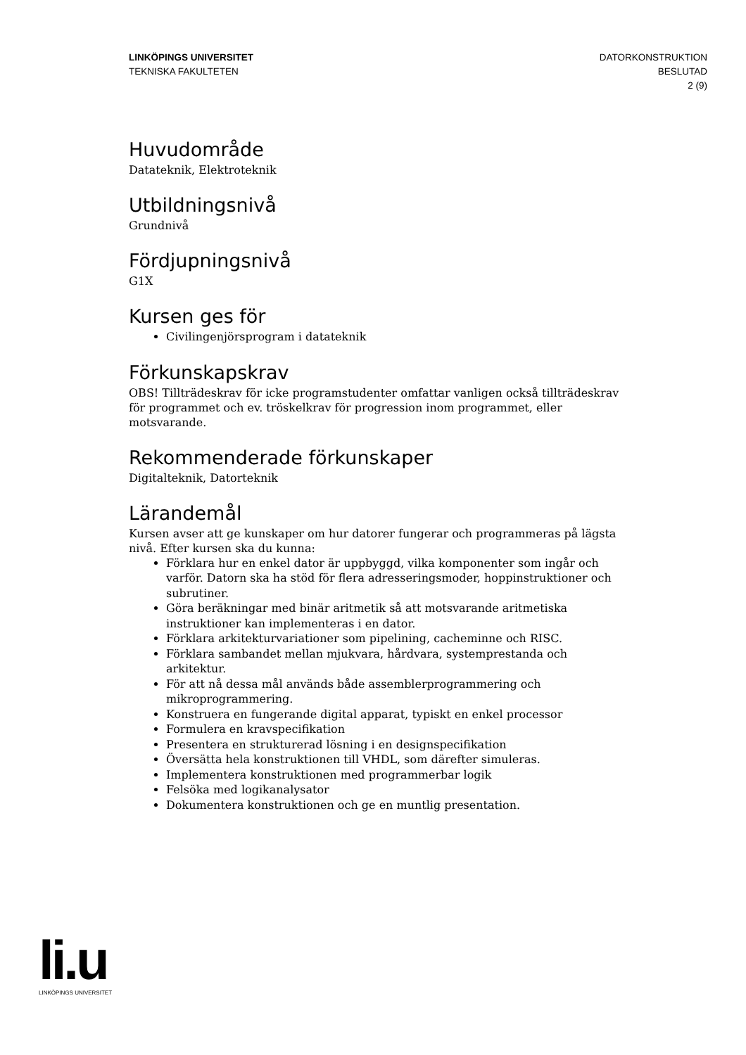LINKÖPINGS UNIVERSITET
TEKNISKA FAKULTETEN
DATORKONSTRUKTION
BESLUTAD
2 (9)
Huvudområde
Datateknik, Elektroteknik
Utbildningsnivå
Grundnivå
Fördjupningsnivå
G1X
Kursen ges för
Civilingenjörsprogram i datateknik
Förkunskapskrav
OBS! Tillträdeskrav för icke programstudenter omfattar vanligen också tillträdeskrav för programmet och ev. tröskelkrav för progression inom programmet, eller motsvarande.
Rekommenderade förkunskaper
Digitalteknik, Datorteknik
Lärandemål
Kursen avser att ge kunskaper om hur datorer fungerar och programmeras på lägsta nivå. Efter kursen ska du kunna:
Förklara hur en enkel dator är uppbyggd, vilka komponenter som ingår och varför. Datorn ska ha stöd för flera adresseringsmoder, hoppinstruktioner och subrutiner.
Göra beräkningar med binär aritmetik så att motsvarande aritmetiska instruktioner kan implementeras i en dator.
Förklara arkitekturvariationer som pipelining, cacheminne och RISC.
Förklara sambandet mellan mjukvara, hårdvara, systemprestanda och arkitektur.
För att nå dessa mål används både assemblerprogrammering och mikroprogrammering.
Konstruera en fungerande digital apparat, typiskt en enkel processor
Formulera en kravspecifikation
Presentera en strukturerad lösning i en designspecifikation
Översätta hela konstruktionen till VHDL, som därefter simuleras.
Implementera konstruktionen med programmerbar logik
Felsöka med logikanalysator
Dokumentera konstruktionen och ge en muntlig presentation.
li.u
LINKÖPINGS UNIVERSITET